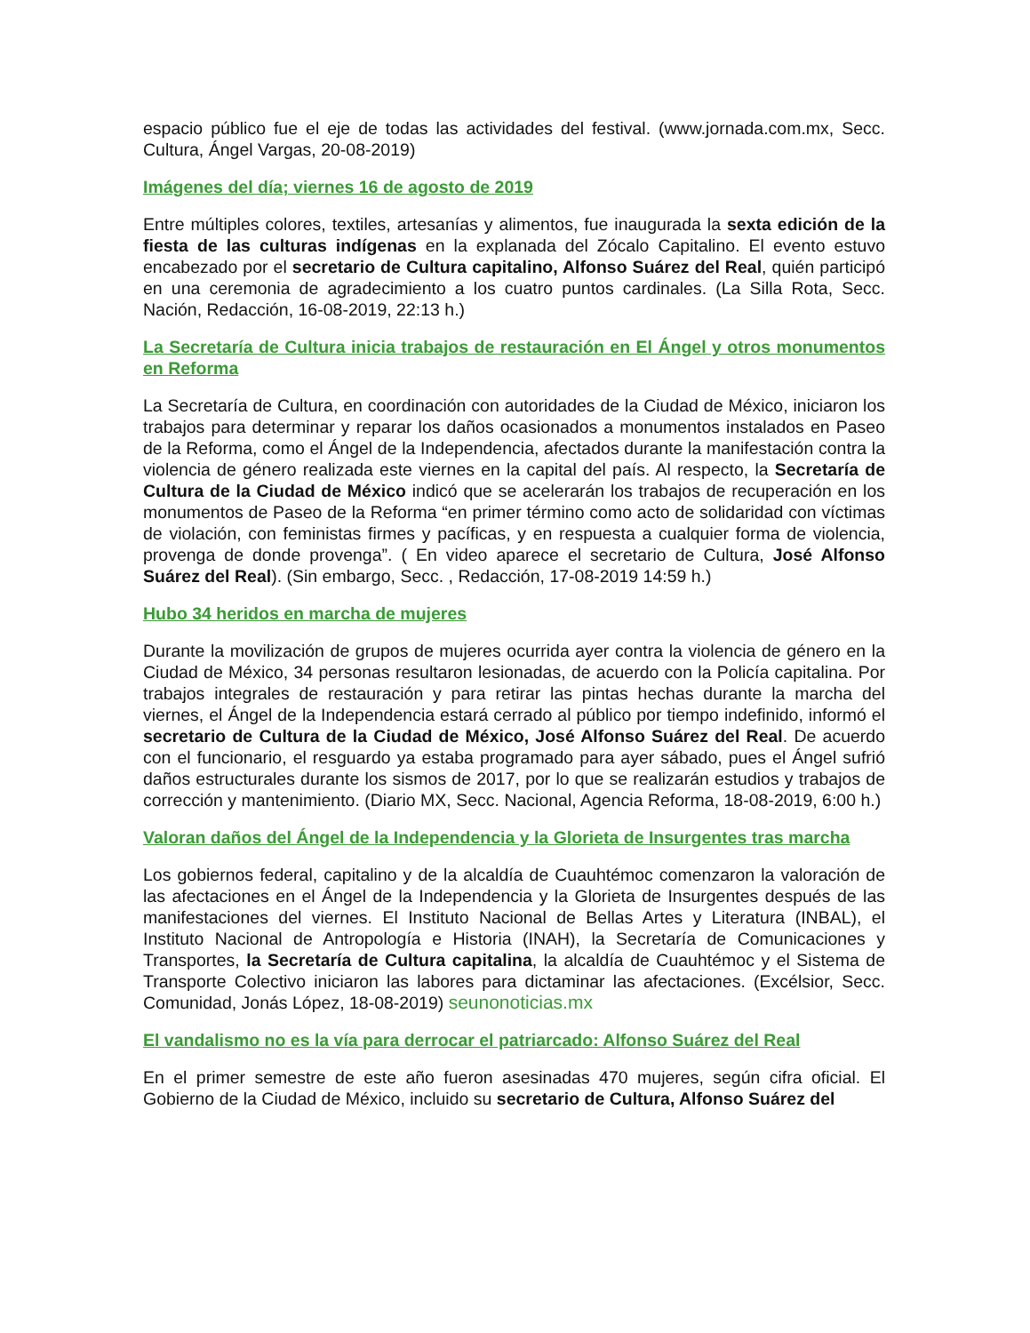espacio público fue el eje de todas las actividades del festival. (www.jornada.com.mx, Secc. Cultura, Ángel Vargas, 20-08-2019)
Imágenes del día; viernes 16 de agosto de 2019
Entre múltiples colores, textiles, artesanías y alimentos, fue inaugurada la sexta edición de la fiesta de las culturas indígenas en la explanada del Zócalo Capitalino. El evento estuvo encabezado por el secretario de Cultura capitalino, Alfonso Suárez del Real, quién participó en una ceremonia de agradecimiento a los cuatro puntos cardinales. (La Silla Rota, Secc. Nación, Redacción, 16-08-2019, 22:13 h.)
La Secretaría de Cultura inicia trabajos de restauración en El Ángel y otros monumentos en Reforma
La Secretaría de Cultura, en coordinación con autoridades de la Ciudad de México, iniciaron los trabajos para determinar y reparar los daños ocasionados a monumentos instalados en Paseo de la Reforma, como el Ángel de la Independencia, afectados durante la manifestación contra la violencia de género realizada este viernes en la capital del país. Al respecto, la Secretaría de Cultura de la Ciudad de México indicó que se acelerarán los trabajos de recuperación en los monumentos de Paseo de la Reforma “en primer término como acto de solidaridad con víctimas de violación, con feministas firmes y pacíficas, y en respuesta a cualquier forma de violencia, provenga de donde provenga”. ( En video aparece el secretario de Cultura, José Alfonso Suárez del Real). (Sin embargo, Secc. , Redacción, 17-08-2019 14:59 h.)
Hubo 34 heridos en marcha de mujeres
Durante la movilización de grupos de mujeres ocurrida ayer contra la violencia de género en la Ciudad de México, 34 personas resultaron lesionadas, de acuerdo con la Policía capitalina. Por trabajos integrales de restauración y para retirar las pintas hechas durante la marcha del viernes, el Ángel de la Independencia estará cerrado al público por tiempo indefinido, informó el secretario de Cultura de la Ciudad de México, José Alfonso Suárez del Real. De acuerdo con el funcionario, el resguardo ya estaba programado para ayer sábado, pues el Ángel sufrió daños estructurales durante los sismos de 2017, por lo que se realizarán estudios y trabajos de corrección y mantenimiento. (Diario MX, Secc. Nacional, Agencia Reforma, 18-08-2019, 6:00 h.)
Valoran daños del Ángel de la Independencia y la Glorieta de Insurgentes tras marcha
Los gobiernos federal, capitalino y de la alcaldía de Cuauhtémoc comenzaron la valoración de las afectaciones en el Ángel de la Independencia y la Glorieta de Insurgentes después de las manifestaciones del viernes. El Instituto Nacional de Bellas Artes y Literatura (INBAL), el Instituto Nacional de Antropología e Historia (INAH), la Secretaría de Comunicaciones y Transportes, la Secretaría de Cultura capitalina, la alcaldía de Cuauhtémoc y el Sistema de Transporte Colectivo iniciaron las labores para dictaminar las afectaciones. (Excélsior, Secc. Comunidad, Jonás López, 18-08-2019) seunonoticias.mx
El vandalismo no es la vía para derrocar el patriarcado: Alfonso Suárez del Real
En el primer semestre de este año fueron asesinadas 470 mujeres, según cifra oficial. El Gobierno de la Ciudad de México, incluido su secretario de Cultura, Alfonso Suárez del